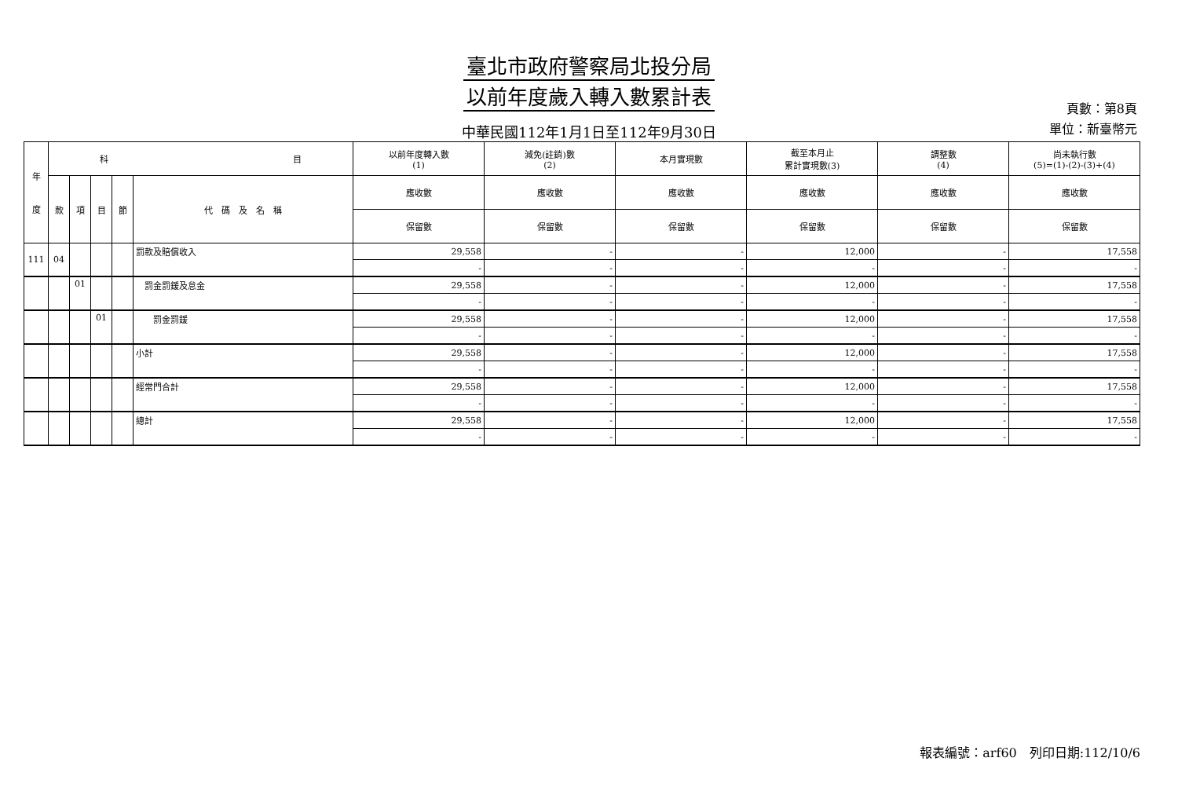臺北市政府警察局北投分局
以前年度歲入轉入數累計表
中華民國112年1月1日至112年9月30日
頁數：第8頁
單位：新臺幣元
| 年 度 | 科 目 | | | | | 以前年度轉入數 (1) | 減免(註銷)數 (2) | 本月實現數 | 截至本月止 累計實現數(3) | 調整數 (4) | 尚未執行數 (5)=(1)-(2)-(3)+(4) |
| --- | --- | --- | --- | --- | --- | --- | --- | --- | --- | --- | --- |
| | 款 | 項 | 目 | 節 | 代 碼 及 名 稱 | 應收數 | 應收數 | 應收數 | 應收數 | 應收數 | 應收數 |
| | | | | | | 保留數 | 保留數 | 保留數 | 保留數 | 保留數 | 保留數 |
| 111 | 04 | | | | 罰款及賠償收入 | 29,558 | - | - | 12,000 | - | 17,558 |
| | | | | | | - | - | - | - | - | - |
| | | 01 | | | 罰金罰鍰及怠金 | 29,558 | - | - | 12,000 | - | 17,558 |
| | | | | | | - | - | - | - | - | - |
| | | | 01 | | 罰金罰鍰 | 29,558 | - | - | 12,000 | - | 17,558 |
| | | | | | | - | - | - | - | - | - |
| | | | | | 小計 | 29,558 | - | - | 12,000 | - | 17,558 |
| | | | | | | - | - | - | - | - | - |
| | | | | | 經常門合計 | 29,558 | - | - | 12,000 | - | 17,558 |
| | | | | | | - | - | - | - | - | - |
| | | | | | 總計 | 29,558 | - | - | 12,000 | - | 17,558 |
| | | | | | | - | - | - | - | - | - |
報表編號：arf60　列印日期:112/10/6